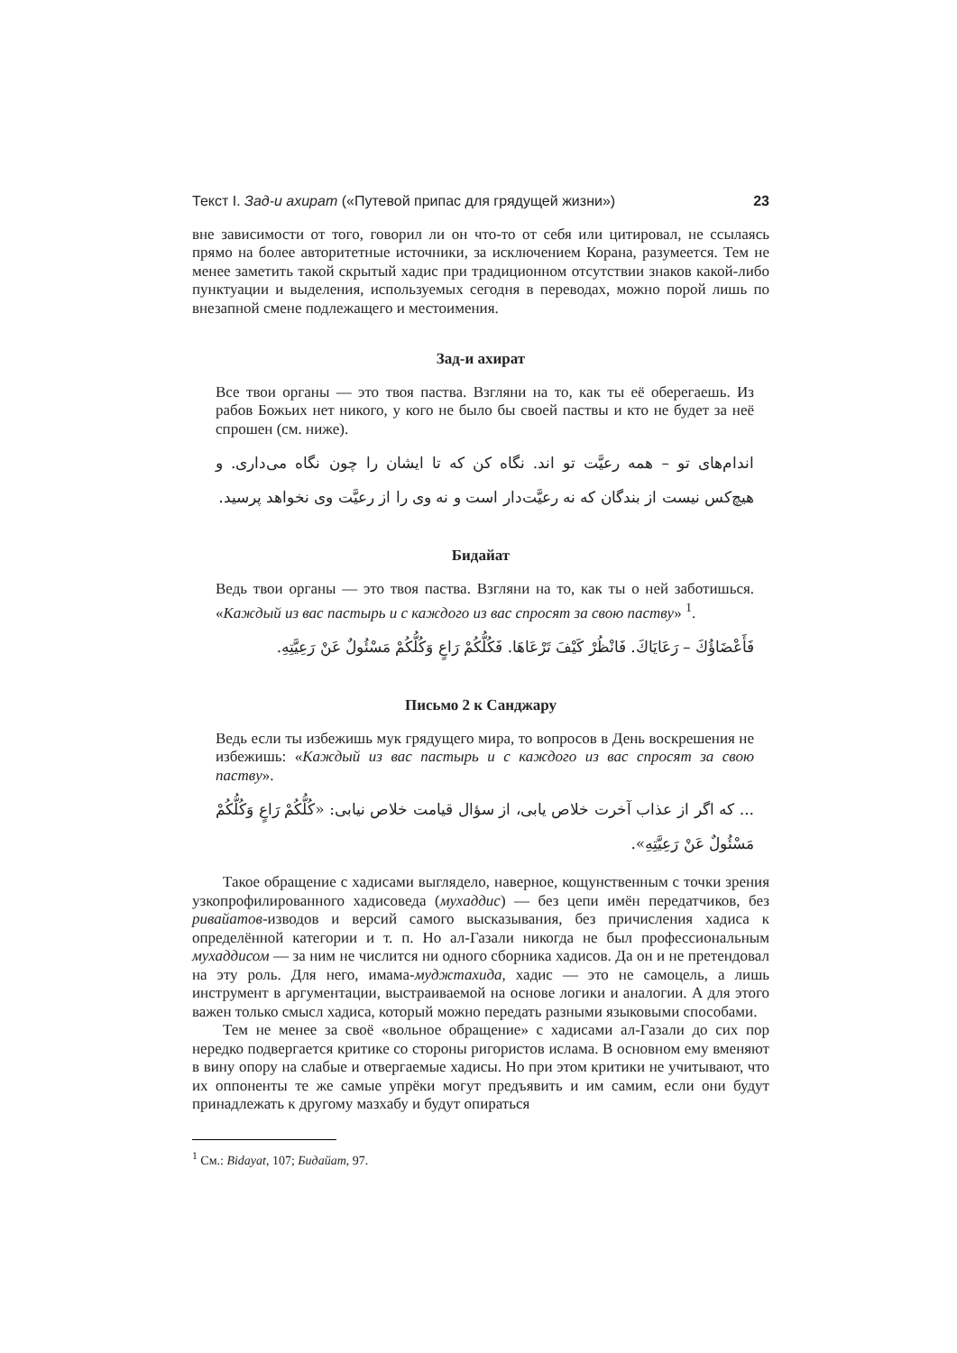Текст I. Зад-и ахират («Путевой припас для грядущей жизни») 23
вне зависимости от того, говорил ли он что-то от себя или цитировал, не ссылаясь прямо на более авторитетные источники, за исключением Корана, разумеется. Тем не менее заметить такой скрытый хадис при традиционном отсутствии знаков какой-либо пунктуации и выделения, используемых сегодня в переводах, можно порой лишь по внезапной смене подлежащего и местоимения.
Зад-и ахират
Все твои органы — это твоя паства. Взгляни на то, как ты её оберегаешь. Из рабов Божьих нет никого, у кого не было бы своей паствы и кто не будет за неё спрошен (см. ниже).
اندام‌های تو – همه رعیَّت تو اند. نگاه کن که تا ایشان را چون نگاه می‌داری. و هیچ‌کس نیست از بندگان که نه رعیَّت‌دار است و نه وی را از رعیَّت وی نخواهد پرسید.
Бидайат
Ведь твои органы — это твоя паства. Взгляни на то, как ты о ней заботишься. «Каждый из вас пастырь и с каждого из вас спросят за свою паству» <sup>1</sup>.
فَأَعْضَاؤُكَ – رَعَايَاكَ. فَانْظُرْ كَيْفَ تَرْعَاهَا. فَكُلُّكُمْ رَاعٍ وَكُلُّكُمْ مَسْئُولٌ عَنْ رَعِيَّتِهِ.
Письмо 2 к Санджару
Ведь если ты избежишь мук грядущего мира, то вопросов в День воскрешения не избежишь: «Каждый из вас пастырь и с каждого из вас спросят за свою паству».
... که اگر از عذاب آخرت خلاص یابی، از سؤال قیامت خلاص نیابی: «كُلُّكُمْ رَاعٍ وَكُلُّكُمْ مَسْئُولٌ عَنْ رَعِيَّتِهِ».
Такое обращение с хадисами выглядело, наверное, кощунственным с точки зрения узкопрофилированного хадисоведа (мухаддис) — без цепи имён передатчиков, без ривайатов-изводов и версий самого высказывания, без причисления хадиса к определённой категории и т. п. Но ал-Газали никогда не был профессиональным мухаддисом — за ним не числится ни одного сборника хадисов. Да он и не претендовал на эту роль. Для него, имама-муджтахида, хадис — это не самоцель, а лишь инструмент в аргументации, выстраиваемой на основе логики и аналогии. А для этого важен только смысл хадиса, который можно передать разными языковыми способами.
Тем не менее за своё «вольное обращение» с хадисами ал-Газали до сих пор нередко подвергается критике со стороны ригористов ислама. В основном ему вменяют в вину опору на слабые и отвергаемые хадисы. Но при этом критики не учитывают, что их оппоненты те же самые упрёки могут предъявить и им самим, если они будут принадлежать к другому мазхабу и будут опираться
<sup>1</sup> См.: Bidayat, 107; Бидайат, 97.